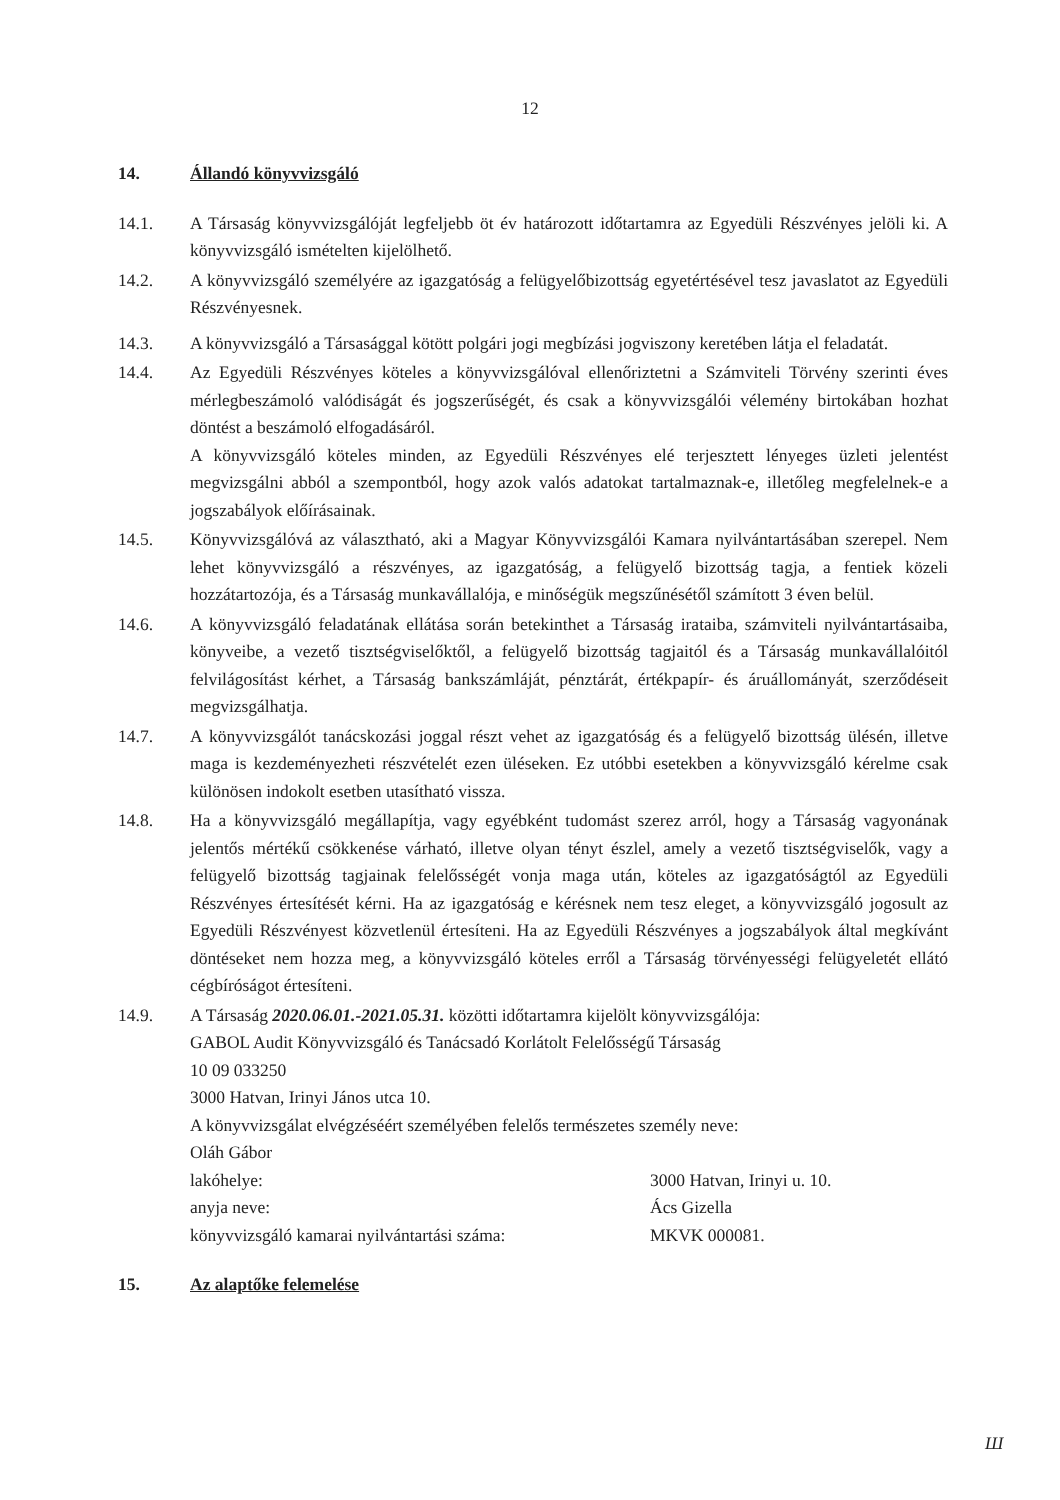12
14. Állandó könyvvizsgáló
14.1. A Társaság könyvvizsgálóját legfeljebb öt év határozott időtartamra az Egyedüli Részvényes jelöli ki. A könyvvizsgáló ismételten kijelölhető.
14.2. A könyvvizsgáló személyére az igazgatóság a felügyelőbizottság egyetértésével tesz javaslatot az Egyedüli Részvényesnek.
14.3. A könyvvizsgáló a Társasággal kötött polgári jogi megbízási jogviszony keretében látja el feladatát.
14.4. Az Egyedüli Részvényes köteles a könyvvizsgálóval ellenőriztetni a Számviteli Törvény szerinti éves mérlegbeszámoló valódiságát és jogszerűségét, és csak a könyvvizsgálói vélemény birtokában hozhat döntést a beszámoló elfogadásáról.
A könyvvizsgáló köteles minden, az Egyedüli Részvényes elé terjesztett lényeges üzleti jelentést megvizsgálni abból a szempontból, hogy azok valós adatokat tartalmaznak-e, illetőleg megfelelnek-e a jogszabályok előírásainak.
14.5. Könyvvizsgálóvá az választható, aki a Magyar Könyvvizsgálói Kamara nyilvántartásában szerepel. Nem lehet könyvvizsgáló a részvényes, az igazgatóság, a felügyelő bizottság tagja, a fentiek közeli hozzátartozója, és a Társaság munkavállalója, e minőségük megszűnésétől számított 3 éven belül.
14.6. A könyvvizsgáló feladatának ellátása során betekinthet a Társaság irataiba, számviteli nyilvántartásaiba, könyveibe, a vezető tisztségviselőktől, a felügyelő bizottság tagjaitól és a Társaság munkavállalóitól felvilágosítást kérhet, a Társaság bankszámláját, pénztárát, értékpapír- és áruállományát, szerződéseit megvizsgálhatja.
14.7. A könyvvizsgálót tanácskozási joggal részt vehet az igazgatóság és a felügyelő bizottság ülésén, illetve maga is kezdeményezheti részvételét ezen üléseken. Ez utóbbi esetekben a könyvvizsgáló kérelme csak különösen indokolt esetben utasítható vissza.
14.8. Ha a könyvvizsgáló megállapítja, vagy egyébként tudomást szerez arról, hogy a Társaság vagyonának jelentős mértékű csökkenése várható, illetve olyan tényt észlel, amely a vezető tisztségviselők, vagy a felügyelő bizottság tagjainak felelősségét vonja maga után, köteles az igazgatóságtól az Egyedüli Részvényes értesítését kérni. Ha az igazgatóság e kérésnek nem tesz eleget, a könyvvizsgáló jogosult az Egyedüli Részvényest közvetlenül értesíteni. Ha az Egyedüli Részvényes a jogszabályok által megkívánt döntéseket nem hozza meg, a könyvvizsgáló köteles erről a Társaság törvényességi felügyeletét ellátó cégbíróságot értesíteni.
14.9. A Társaság 2020.06.01.-2021.05.31. közötti időtartamra kijelölt könyvvizsgálója:
GABOL Audit Könyvvizsgáló és Tanácsadó Korlátolt Felelősségű Társaság
10 09 033250
3000 Hatvan, Irinyi János utca 10.
A könyvvizsgálat elvégzéséért személyében felelős természetes személy neve:
Oláh Gábor
lakóhelye: 3000 Hatvan, Irinyi u. 10.
anyja neve: Ács Gizella
könyvvizsgáló kamarai nyilvántartási száma: MKVK 000081.
15. Az alaptőke felemelése
Ш